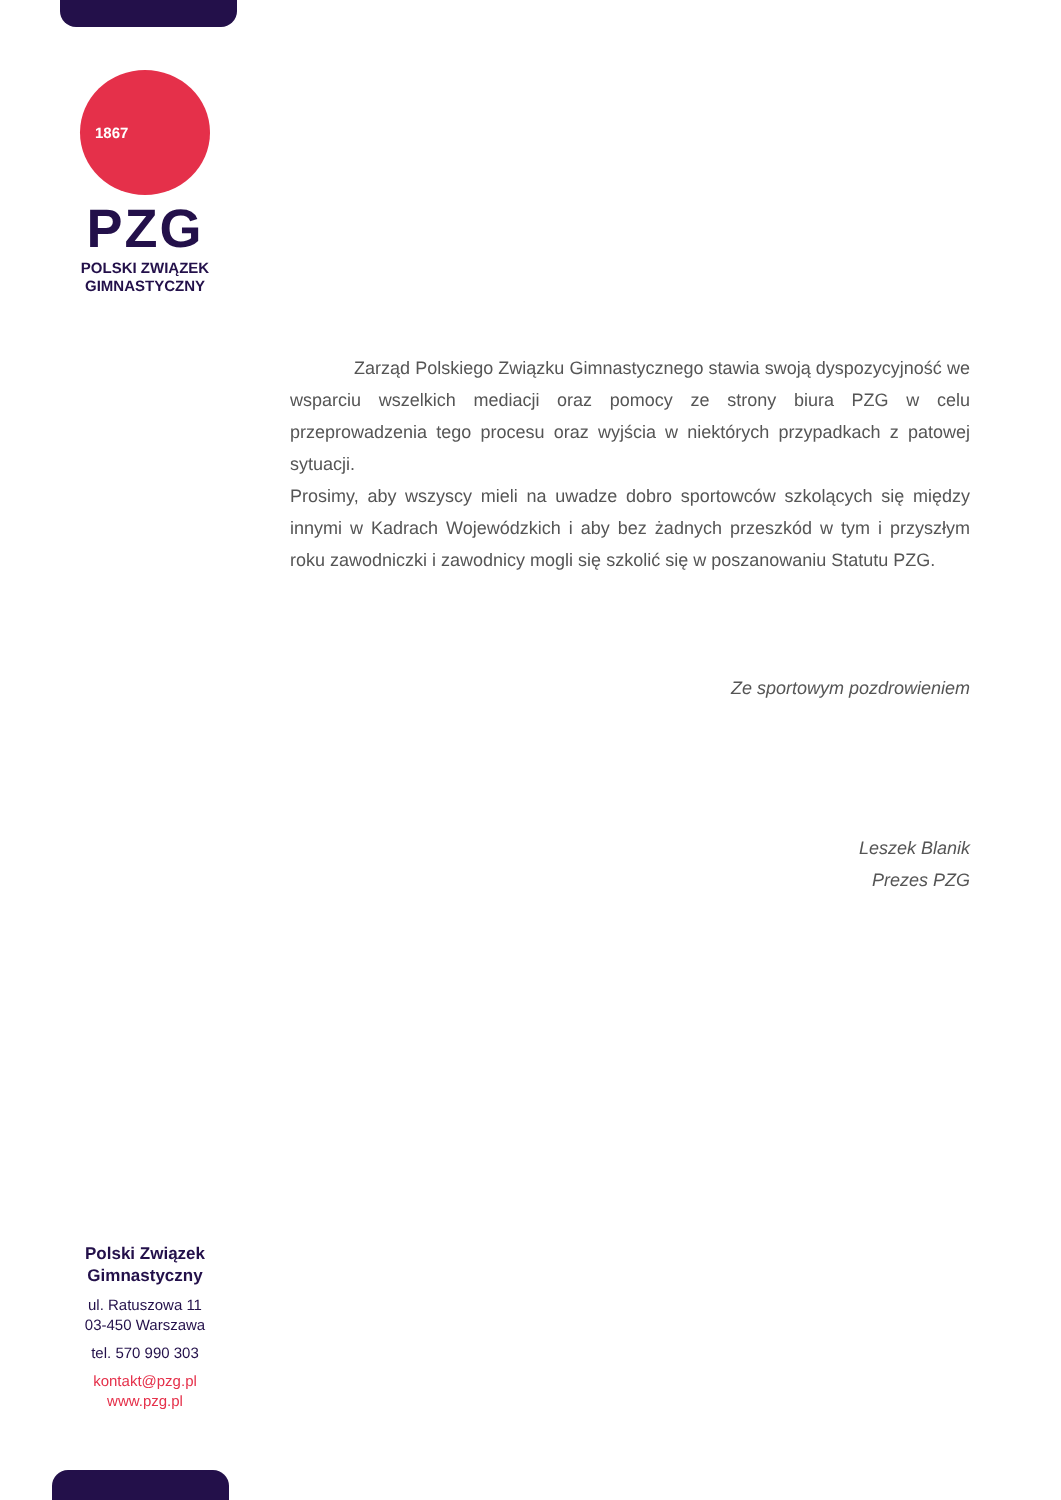1867
PZG
POLSKI ZWIĄZEK
GIMNASTYCZNY
Zarząd Polskiego Związku Gimnastycznego stawia swoją dyspozycyjność we wsparciu wszelkich mediacji oraz pomocy ze strony biura PZG w celu przeprowadzenia tego procesu oraz wyjścia w niektórych przypadkach z patowej sytuacji.
Prosimy, aby wszyscy mieli na uwadze dobro sportowców szkolących się między innymi w Kadrach Wojewódzkich i aby bez żadnych przeszkód w tym i przyszłym roku zawodniczki i zawodnicy mogli się szkolić się w poszanowaniu Statutu PZG.
Ze sportowym pozdrowieniem
Leszek Blanik
Prezes PZG
Polski Związek
Gimnastyczny
ul. Ratuszowa 11
03-450 Warszawa
tel. 570 990 303
kontakt@pzg.pl
www.pzg.pl